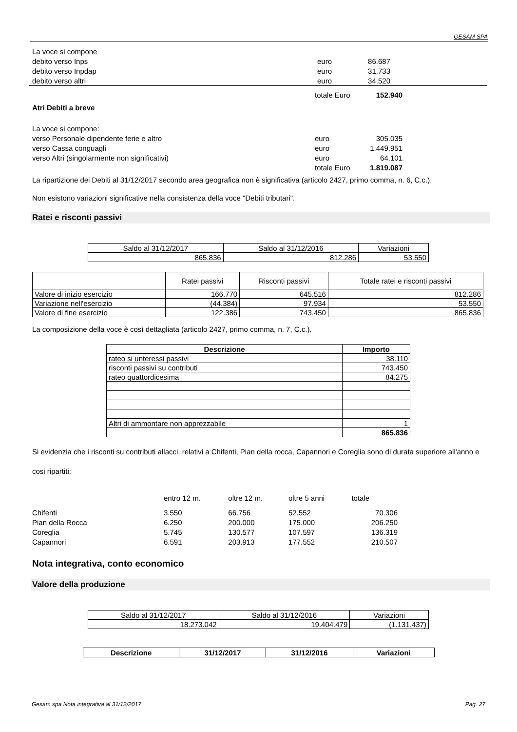GESAM SPA
| La voce si compone | | | |
| debito verso Inps | euro | 86.687 | |
| debito verso Inpdap | euro | 31.733 | |
| debito verso altri | euro | 34.520 | |
| | totale Euro | 152.940 |
Atri Debiti a breve
| La voce si compone: | | |
| verso Personale dipendente ferie e altro | euro | 305.035 |
| verso Cassa conguagli | euro | 1.449.951 |
| verso Altri (singolarmente non significativi) | euro | 64.101 |
| | totale Euro | 1.819.087 |
La ripartizione dei Debiti al 31/12/2017 secondo area geografica non è significativa (articolo 2427, primo comma, n. 6, C.c.).
Non esistono variazioni significative nella consistenza della voce "Debiti tributari".
Ratei e risconti passivi
| Saldo al 31/12/2017 | Saldo al 31/12/2016 | Variazioni |
| 865.836 | 812.286 | 53.550 |
| | Ratei passivi | Risconti passivi | Totale ratei e risconti passivi |
| Valore di inizio esercizio | 166.770 | 645.516 | 812.286 |
| Variazione nell'esercizio | (44.384) | 97.934 | 53.550 |
| Valore di fine esercizio | 122.386 | 743.450 | 865.836 |
La composizione della voce è così dettagliata (articolo 2427, primo comma, n. 7, C.c.).
| Descrizione | Importo |
| --- | --- |
| rateo si unteressi passivi | 38.110 |
| risconti passivi su contributi | 743.450 |
| rateo quattordicesima | 84.275 |
| Altri di ammontare non apprezzabile | 1 |
| | 865.836 |
Si evidenzia che i risconti su contributi allacci, relativi a Chifenti, Pian della rocca, Capannori e Coreglia sono di durata superiore all'anno e cosi ripartiti:
| | entro 12 m. | oltre 12 m. | oltre 5 anni | totale |
| Chifenti | 3.550 | 66.756 | 52.552 | 70.306 |
| Pian della Rocca | 6.250 | 200.000 | 175.000 | 206.250 |
| Coreglia | 5.745 | 130.577 | 107.597 | 136.319 |
| Capannori | 6.591 | 203.913 | 177.552 | 210.507 |
Nota integrativa, conto economico
Valore della produzione
| Saldo al 31/12/2017 | Saldo al 31/12/2016 | Variazioni |
| 18.273.042 | 19.404.479 | (1.131.437) |
| Descrizione | 31/12/2017 | 31/12/2016 | Variazioni |
| --- | --- | --- | --- |
Gesam spa Nota integrativa al 31/12/2017 Pag. 27